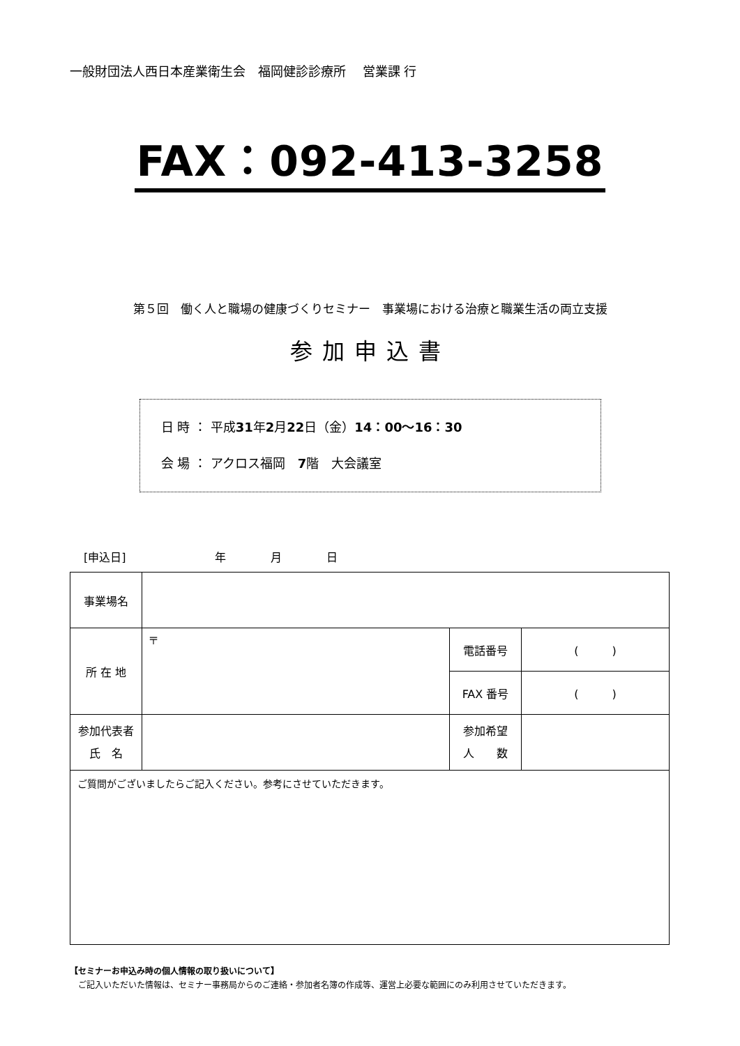一般財団法人西日本産業衛生会　福岡健診診療所　 営業課 行
FAX：092-413-3258
第５回　働く人と職場の健康づくりセミナー　事業場における治療と職業生活の両立支援
参加申込書
日 時 ： 平成31年2月22日（金）14：00～16：30
会 場 ： アクロス福岡　7階　大会議室
[申込日]　　　　　　　　年　　　　月　　　　日
| 事業場名 | | | |
| 所 在 地 | 〒 | 電話番号 | ( ) |
| | | FAX 番号 | ( ) |
| 参加代表者 氏 名 | | 参加希望 人 数 | |
| ご質問がございましたらご記入ください。参考にさせていただきます。 | | | |
【セミナーお申込み時の個人情報の取り扱いについて】
　ご記入いただいた情報は、セミナー事務局からのご連絡・参加者名簿の作成等、運営上必要な範囲にのみ利用させていただきます。